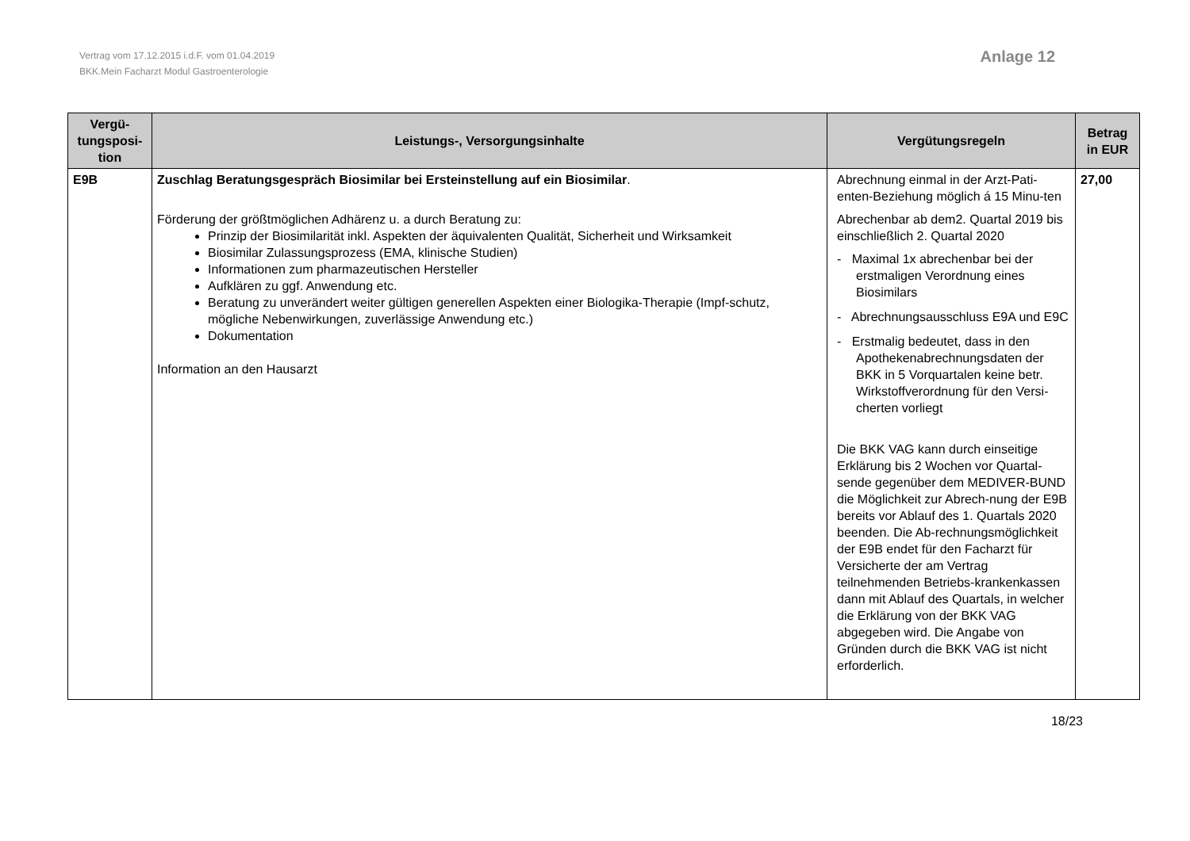Vertrag vom 17.12.2015 i.d.F. vom 01.04.2019
BKK.Mein Facharzt Modul Gastroenterologie
Anlage 12
| Vergü- tungsposi- tion | Leistungs-, Versorgungsinhalte | Vergütungsregeln | Betrag in EUR |
| --- | --- | --- | --- |
| E9B | Zuschlag Beratungsgespräch Biosimilar bei Ersteinstellung auf ein Biosimilar . Förderung der größtmöglichen Adhärenz u. a durch Beratung zu: Prinzip der Biosimilarität inkl. Aspekten der äquivalenten Qualität, Sicherheit und Wirksamkeit Biosimilar Zulassungsprozess (EMA, klinische Studien) Informationen zum pharmazeutischen Hersteller Aufklären zu ggf. Anwendung etc. Beratung zu unverändert weiter gültigen generellen Aspekten einer Biologika-Therapie (Impf-schutz, mögliche Nebenwirkungen, zuverlässige Anwendung etc.) Dokumentation Information an den Hausarzt | Abrechnung einmal in der Arzt-Pati-enten-Beziehung möglich á 15 Minu-ten Abrechenbar ab dem2. Quartal 2019 bis einschließlich 2. Quartal 2020 - Maximal 1x abrechenbar bei der erstmaligen Verordnung eines Biosimilars - Abrechnungsausschluss E9A und E9C - Erstmalig bedeutet, dass in den Apothekenabrechnungsdaten der BKK in 5 Vorquartalen keine betr. Wirkstoffverordnung für den Versi-cherten vorliegt Die BKK VAG kann durch einseitige Erklärung bis 2 Wochen vor Quartal-sende gegenüber dem MEDIVER-BUND die Möglichkeit zur Abrech-nung der E9B bereits vor Ablauf des 1. Quartals 2020 beenden. Die Ab-rechnungsmöglichkeit der E9B endet für den Facharzt für Versicherte der am Vertrag teilnehmenden Betriebs-krankenkassen dann mit Ablauf des Quartals, in welcher die Erklärung von der BKK VAG abgegeben wird. Die Angabe von Gründen durch die BKK VAG ist nicht erforderlich. | 27,00 |
18/23